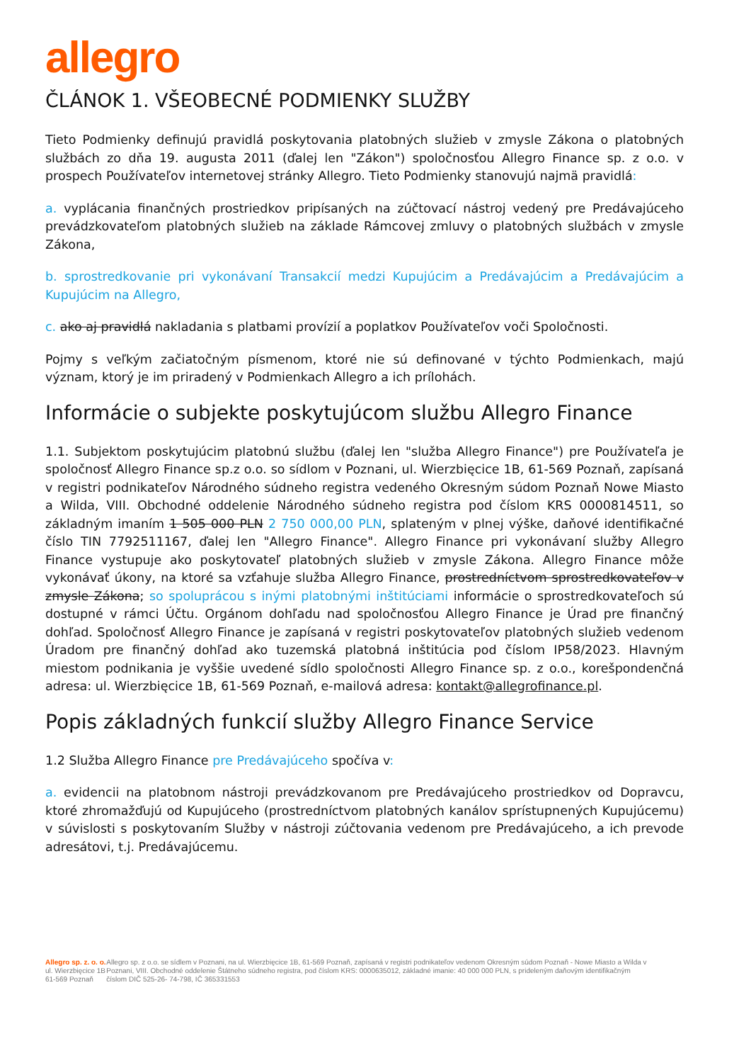allegro
ČLÁNOK 1. VŠEOBECNÉ PODMIENKY SLUŽBY
Tieto Podmienky definujú pravidlá poskytovania platobných služieb v zmysle Zákona o platobných službách zo dňa 19. augusta 2011 (ďalej len "Zákon") spoločnosťou Allegro Finance sp. z o.o. v prospech Používateľov internetovej stránky Allegro. Tieto Podmienky stanovujú najmä pravidlá:
a. vyplácania finančných prostriedkov pripísaných na zúčtovací nástroj vedený pre Predávajúceho prevádzkovateľom platobných služieb na základe Rámcovej zmluvy o platobných službách v zmysle Zákona,
b. sprostredkovanie pri vykonávaní Transakcií medzi Kupujúcim a Predávajúcim a Predávajúcim a Kupujúcim na Allegro,
c. ako aj pravidlá nakladania s platbami provízií a poplatkov Používateľov voči Spoločnosti.
Pojmy s veľkým začiatočným písmenom, ktoré nie sú definované v týchto Podmienkach, majú význam, ktorý je im priradený v Podmienkach Allegro a ich prílohách.
Informácie o subjekte poskytujúcom službu Allegro Finance
1.1. Subjektom poskytujúcim platobnú službu (ďalej len "služba Allegro Finance") pre Používateľa je spoločnosť Allegro Finance sp.z o.o. so sídlom v Poznani, ul. Wierzbięcice 1B, 61-569 Poznaň, zapísaná v registri podnikateľov Národného súdneho registra vedeného Okresným súdom Poznaň Nowe Miasto a Wilda, VIII. Obchodné oddelenie Národného súdneho registra pod číslom KRS 0000814511, so základným imaním 1 505 000 PLN 2 750 000,00 PLN, splateným v plnej výške, daňové identifikačné číslo TIN 7792511167, ďalej len "Allegro Finance". Allegro Finance pri vykonávaní služby Allegro Finance vystupuje ako poskytovateľ platobných služieb v zmysle Zákona. Allegro Finance môže vykonávať úkony, na ktoré sa vzťahuje služba Allegro Finance, prostredníctvom sprostredkovateľov v zmysle Zákona; so spoluprácou s inými platobnými inštitúciami informácie o sprostredkovateľoch sú dostupné v rámci Účtu. Orgánom dohľadu nad spoločnosťou Allegro Finance je Úrad pre finančný dohľad. Spoločnosť Allegro Finance je zapísaná v registri poskytovateľov platobných služieb vedenom Úradom pre finančný dohľad ako tuzemská platobná inštitúcia pod číslom IP58/2023. Hlavným miestom podnikania je vyššie uvedené sídlo spoločnosti Allegro Finance sp. z o.o., korešpondenčná adresa: ul. Wierzbięcice 1B, 61-569 Poznaň, e-mailová adresa: kontakt@allegrofinance.pl.
Popis základných funkcií služby Allegro Finance Service
1.2 Služba Allegro Finance pre Predávajúceho spočíva v:
a. evidencii na platobnom nástroji prevádzkovanom pre Predávajúceho prostriedkov od Dopravcu, ktoré zhromažďujú od Kupujúceho (prostredníctvom platobných kanálov sprístupnených Kupujúcemu) v súvislosti s poskytovaním Služby v nástroji zúčtovania vedenom pre Predávajúceho, a ich prevode adresátovi, t.j. Predávajúcemu.
Allegro sp. z. o. o.
ul. Wierzbięcice 1B
61-569 Poznaň
Allegro sp. z o.o. se sídlem v Poznani, na ul. Wierzbięcice 1B, 61-569 Poznaň, zapísaná v registri podnikateľov vedenom Okresným súdom Poznaň - Nowe Miasto a Wilda v Poznani, VIII. Obchodné oddelenie Štátneho súdneho registra, pod číslom KRS: 0000635012, základné imanie: 40 000 000 PLN, s prideleným daňovým identifikačným číslom DIČ 525-26- 74-798, IČ 365331553